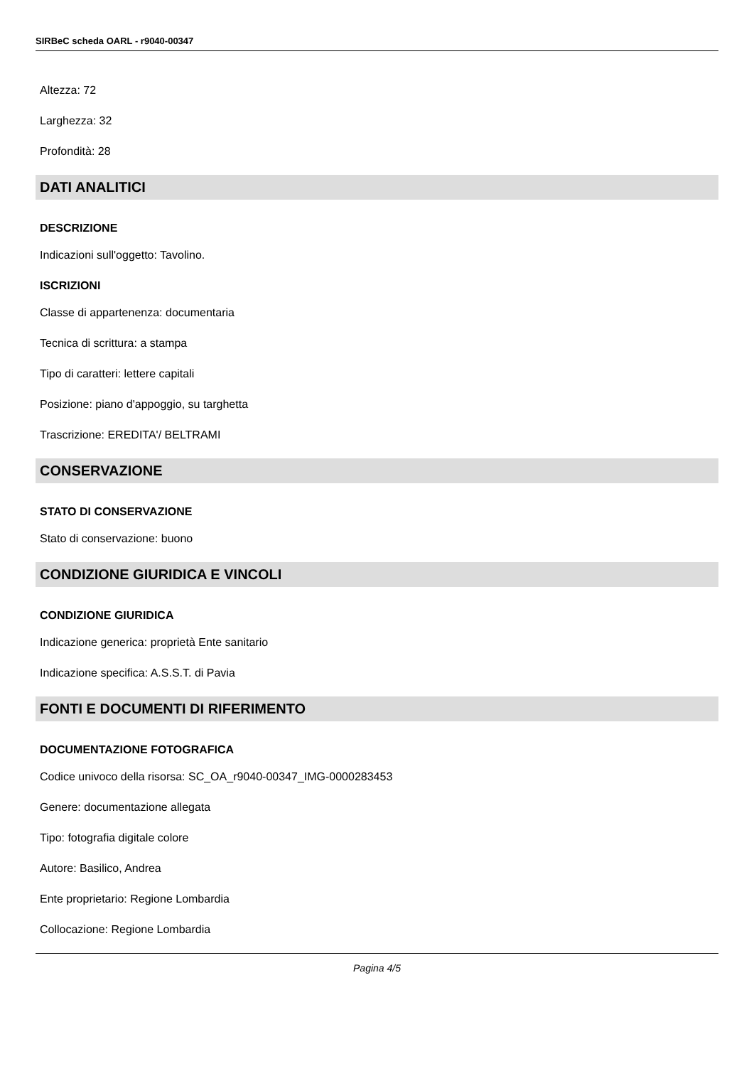SIRBeC scheda OARL - r9040-00347
Altezza: 72
Larghezza: 32
Profondità: 28
DATI ANALITICI
DESCRIZIONE
Indicazioni sull'oggetto: Tavolino.
ISCRIZIONI
Classe di appartenenza: documentaria
Tecnica di scrittura: a stampa
Tipo di caratteri: lettere capitali
Posizione: piano d'appoggio, su targhetta
Trascrizione: EREDITA'/ BELTRAMI
CONSERVAZIONE
STATO DI CONSERVAZIONE
Stato di conservazione: buono
CONDIZIONE GIURIDICA E VINCOLI
CONDIZIONE GIURIDICA
Indicazione generica: proprietà Ente sanitario
Indicazione specifica: A.S.S.T. di Pavia
FONTI E DOCUMENTI DI RIFERIMENTO
DOCUMENTAZIONE FOTOGRAFICA
Codice univoco della risorsa: SC_OA_r9040-00347_IMG-0000283453
Genere: documentazione allegata
Tipo: fotografia digitale colore
Autore: Basilico, Andrea
Ente proprietario: Regione Lombardia
Collocazione: Regione Lombardia
Pagina 4/5